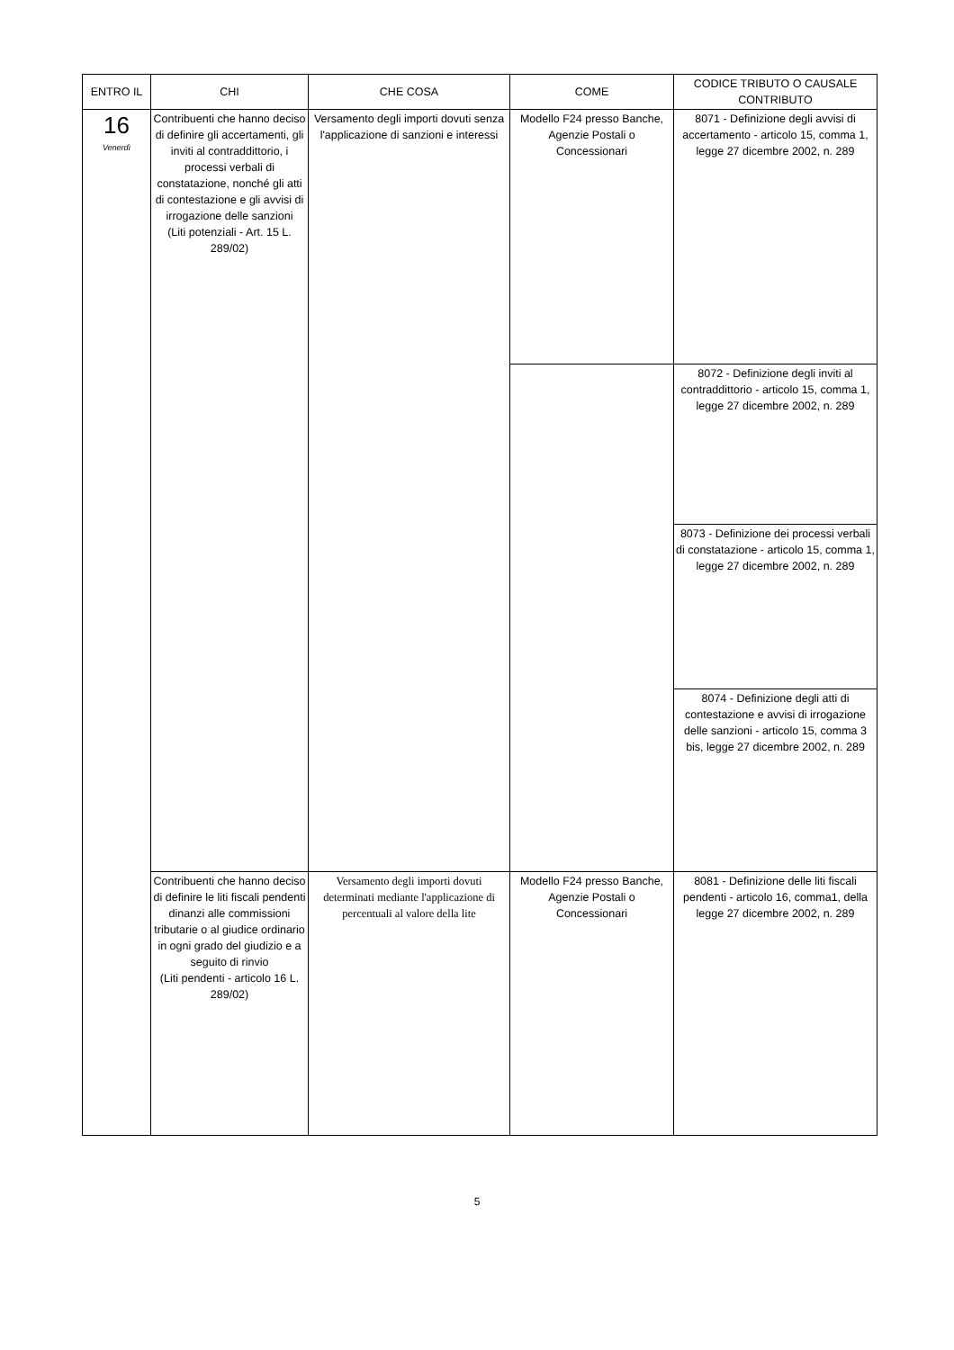| ENTRO IL | CHI | CHE COSA | COME | CODICE TRIBUTO O CAUSALE CONTRIBUTO |
| --- | --- | --- | --- | --- |
| 16 Venerdì | Contribuenti che hanno deciso di definire gli accertamenti, gli inviti al contraddittorio, i processi verbali di constatazione, nonché gli atti di contestazione e gli avvisi di irrogazione delle sanzioni (Liti potenziali - Art. 15 L. 289/02) | Versamento degli importi dovuti senza l'applicazione di sanzioni e interessi | Modello F24 presso Banche, Agenzie Postali o Concessionari | 8071 - Definizione degli avvisi di accertamento - articolo 15, comma 1, legge 27 dicembre 2002, n. 289 |
| | | | | 8072 - Definizione degli inviti al contraddittorio - articolo 15, comma 1, legge 27 dicembre 2002, n. 289 |
| | | | | 8073 - Definizione dei processi verbali di constatazione - articolo 15, comma 1, legge 27 dicembre 2002, n. 289 |
| | | | | 8074 - Definizione degli atti di contestazione e avvisi di irrogazione delle sanzioni - articolo 15, comma 3 bis, legge 27 dicembre 2002, n. 289 |
| | Contribuenti che hanno deciso di definire le liti fiscali pendenti dinanzi alle commissioni tributarie o al giudice ordinario in ogni grado del giudizio e a seguito di rinvio (Liti pendenti - articolo 16 L. 289/02) | Versamento degli importi dovuti determinati mediante l'applicazione di percentuali al valore della lite | Modello F24 presso Banche, Agenzie Postali o Concessionari | 8081 - Definizione delle liti fiscali pendenti - articolo 16, comma1, della legge 27 dicembre 2002, n. 289 |
5